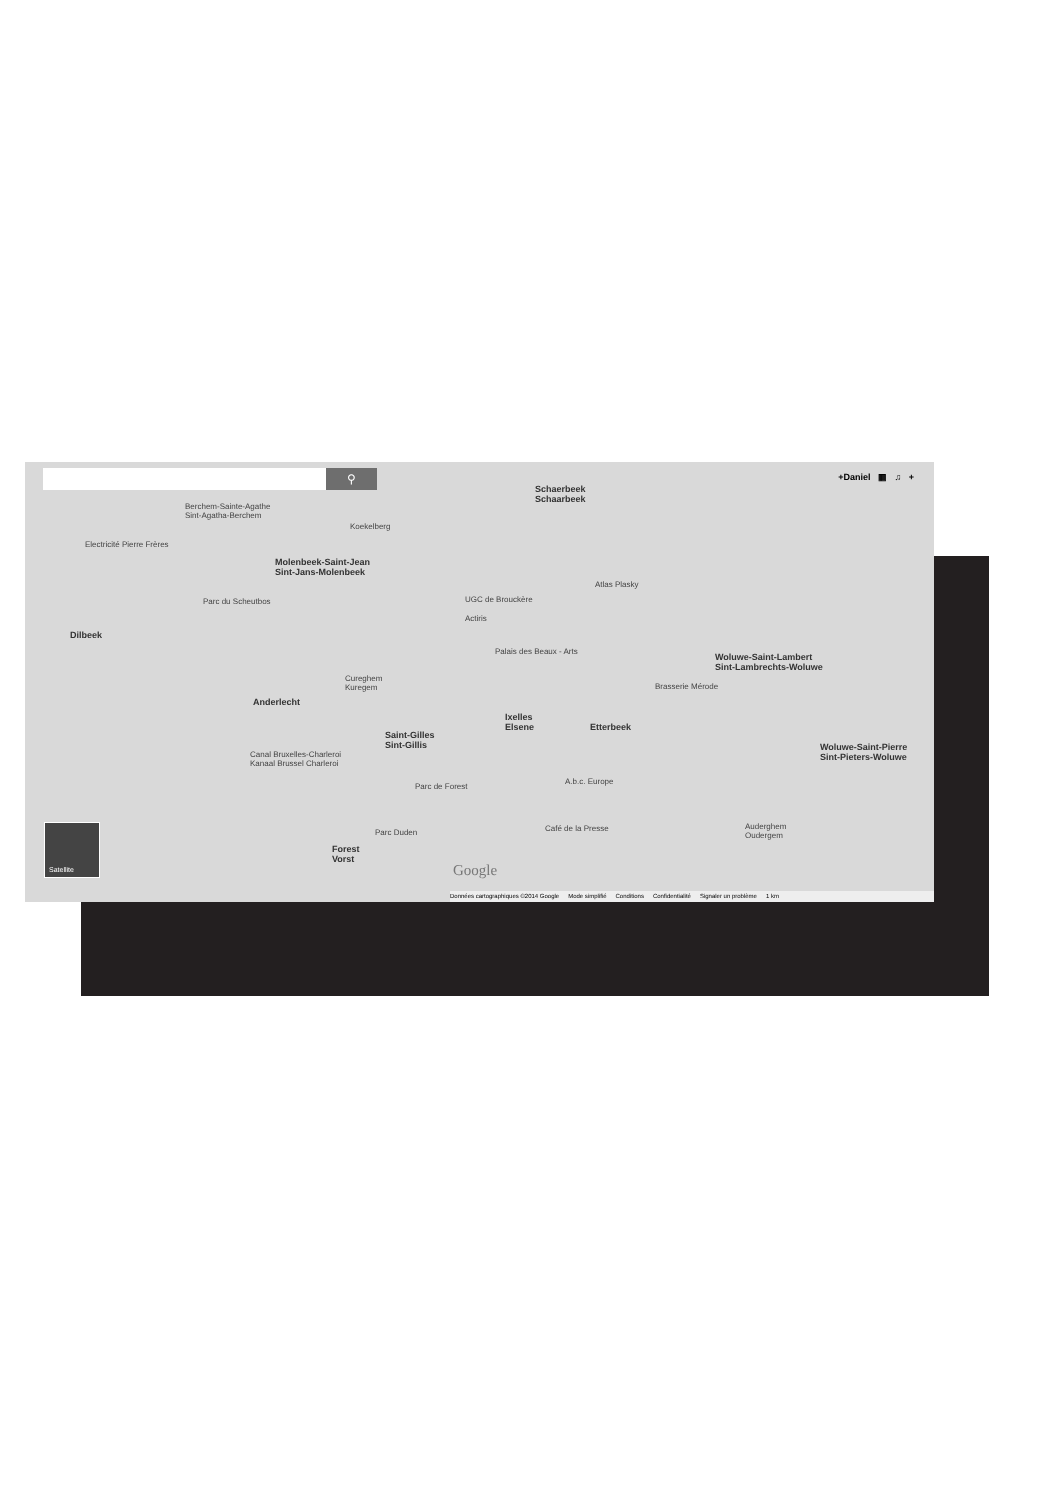⚲ +Daniel ▦ ♫ +
Schaerbeek
Schaarbeek
Berchem-Sainte-Agathe
Sint-Agatha-Berchem
Koekelberg
Electricité Pierre Frères
Molenbeek-Saint-Jean
Sint-Jans-Molenbeek
Atlas Plasky
Parc du Scheutbos UGC de Brouckère
Actiris
Dilbeek
Palais des Beaux - Arts
Woluwe-Saint-Lambert
Sint-Lambrechts-Woluwe
Cureghem
Kuregem
Brasserie Mérode
Anderlecht
Ixelles
Elsene
Etterbeek
Saint-Gilles
Sint-Gillis
Woluwe-Saint-Pierre
Sint-Pieters-Woluwe
Canal Bruxelles-Charleroi
Kanaal Brussel Charleroi
Parc de Forest
A.b.c. Europe
Parc Duden Café de la Presse
Auderghem
Oudergem
Forest
Vorst
Google
Satellite
Données cartographiques ©2014 Google Mode simplifié Conditions Confidentialité Signaler un problème 1 km